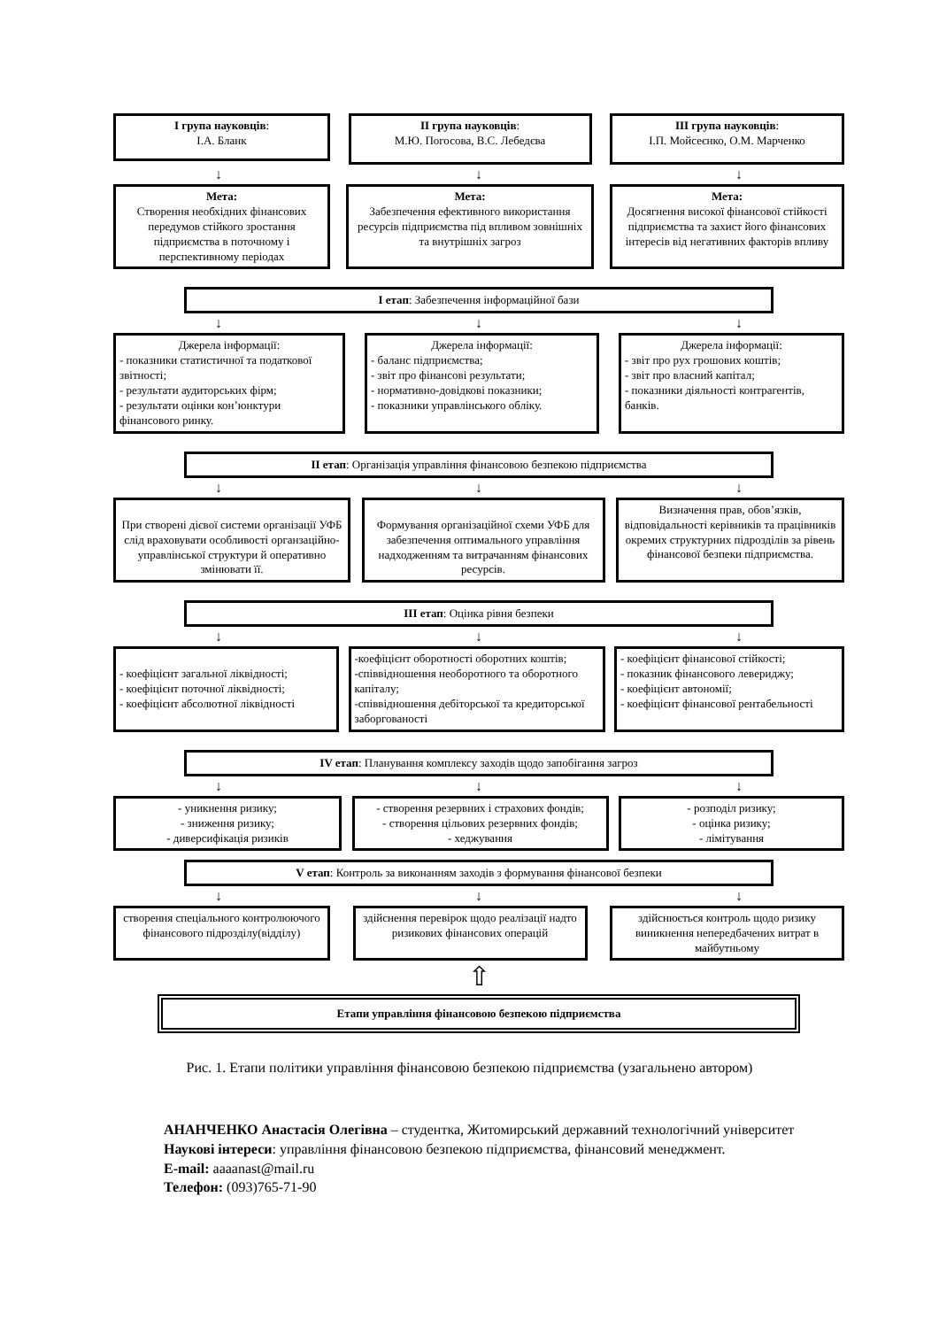І група науковців:
І.А. Бланк
ІІ група науковців:
М.Ю. Погосова, В.С. Лебедєва
ІІІ група науковців:
І.П. Мойсеєнко, О.М. Марченко
↓ ↓ ↓
Мета:
Створення необхідних фінансових передумов стійкого зростання підприємства в поточному і перспективному періодах
Мета:
Забезпечення ефективного використання ресурсів підприємства під впливом зовнішніх та внутрішніх загроз
Мета:
Досягнення високої фінансової стійкості підприємства та захист його фінансових інтересів від негативних факторів впливу
І етап: Забезпечення інформаційної бази
↓ ↓ ↓
Джерела інформації:
- показники статистичної та податкової звітності;
- результати аудиторських фірм;
- результати оцінки кон’юнктури фінансового ринку.
Джерела інформації:
- баланс підприємства;
- звіт про фінансові результати;
- нормативно-довідкові показники;
- показники управлінського обліку.
Джерела інформації:
- звіт про рух грошових коштів;
- звіт про власний капітал;
- показники діяльності контрагентів, банків.
ІІ етап: Організація управління фінансовою безпекою підприємства
↓ ↓ ↓
При створені дієвої системи організації УФБ слід враховувати особливості органзаційно-управлінської структури й оперативно змінювати її.
Формування організаційної схеми УФБ для забезпечення оптимального управління надходженням та витрачанням фінансових ресурсів.
Визначення прав, обов’язків, відповідальності керівників та працівників окремих структурних підрозділів за рівень фінансової безпеки підприємства.
ІІІ етап: Оцінка рівня безпеки
↓ ↓ ↓
- коефіцієнт загальної ліквідності;
- коефіцієнт поточної ліквідності;
- коефіцієнт абсолютної ліквідності
-коефіцієнт оборотності оборотних коштів;
-співвідношення необоротного та оборотного капіталу;
-співвідношення дебіторської та кредиторської заборгованості
- коефіцієнт фінансової стійкості;
- показник фінансового левериджу;
- коефіцієнт автономії;
- коефіцієнт фінансової рентабельності
IV етап: Планування комплексу заходів щодо запобігання загроз
↓ ↓ ↓
- уникнення ризику;
- зниження ризику;
- диверсифікація ризиків
- створення резервних і страхових фондів;
- створення цільових резервних фондів;
- хеджування
- розподіл ризику;
- оцінка ризику;
- лімітування
V етап: Контроль за виконанням заходів з формування фінансової безпеки
↓ ↓ ↓
створення спеціального контролюючого фінансового підрозділу(відділу)
здійснення перевірок щодо реалізації надто ризикових фінансових операцій
здійснюється контроль щодо ризику виникнення непередбачених витрат в майбутньому
⇧
Етапи управління фінансовою безпекою підприємства
Рис. 1. Етапи політики управління фінансовою безпекою підприємства (узагальнено автором)
АНАНЧЕНКО Анастасія Олегівна – студентка, Житомирський державний технологічний університет
Наукові інтереси: управління фінансовою безпекою підприємства, фінансовий менеджмент.
E-mail: aaaanast@mail.ru
Телефон: (093)765-71-90